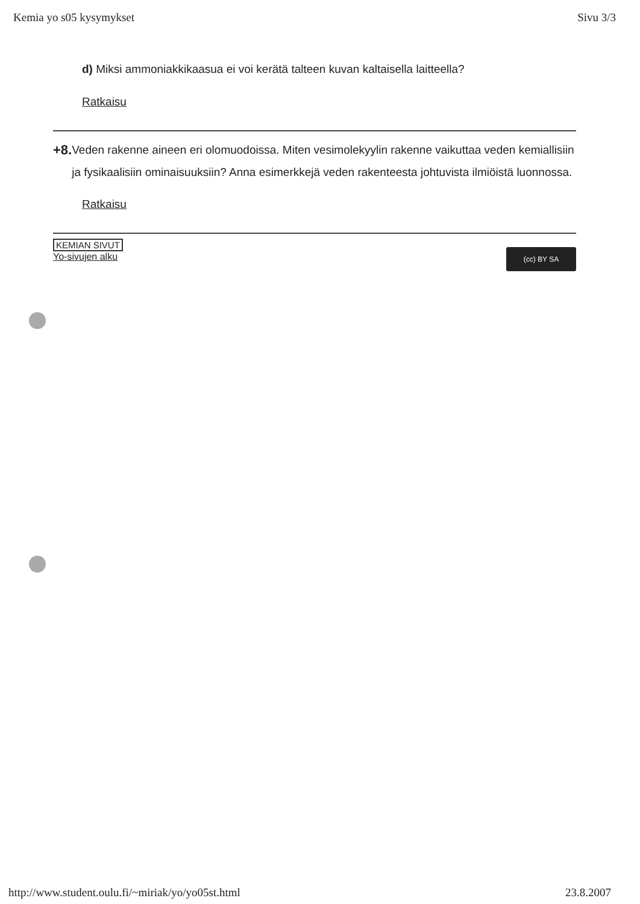Kemia yo s05 kysymykset Sivu 3/3
d) Miksi ammoniakkikaasua ei voi kerätä talteen kuvan kaltaisella laitteella?
Ratkaisu
+8. Veden rakenne aineen eri olomuodoissa. Miten vesimolekyylin rakenne vaikuttaa veden kemiallisiin ja fysikaalisiin ominaisuuksiin? Anna esimerkkejä veden rakenteesta johtuvista ilmiöistä luonnossa.
Ratkaisu
KEMIAN SIVUT
Yo-sivujen alku
(cc) BY SA
http://www.student.oulu.fi/~miriak/yo/yo05st.html 23.8.2007